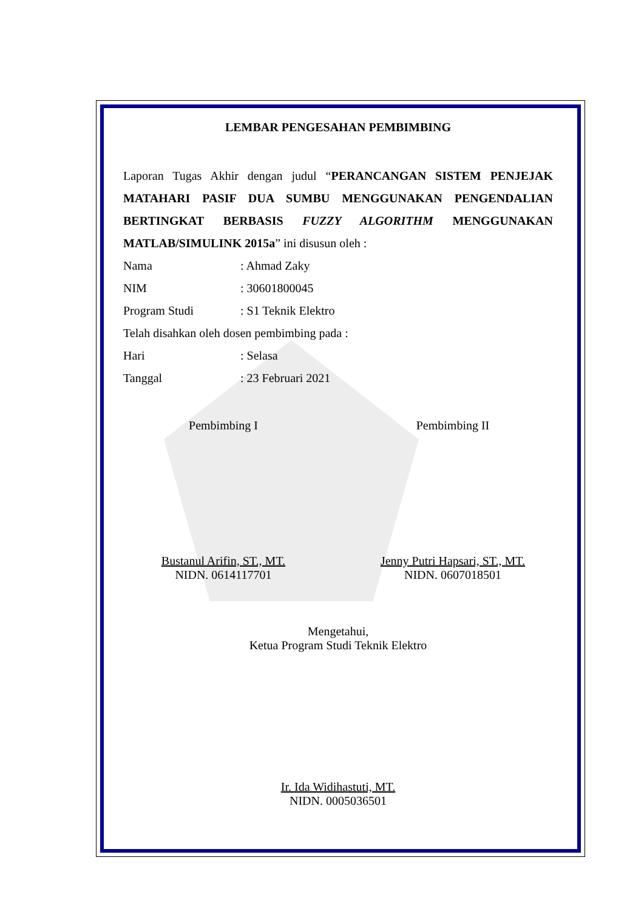LEMBAR PENGESAHAN PEMBIMBING
Laporan Tugas Akhir dengan judul “PERANCANGAN SISTEM PENJEJAK MATAHARI PASIF DUA SUMBU MENGGUNAKAN PENGENDALIAN BERTINGKAT BERBASIS FUZZY ALGORITHM MENGGUNAKAN MATLAB/SIMULINK 2015a” ini disusun oleh :
Nama: Ahmad Zaky
NIM: 30601800045
Program Studi: S1 Teknik Elektro
Telah disahkan oleh dosen pembimbing pada :
Hari: Selasa
Tanggal: 23 Februari 2021
Pembimbing I
Bustanul Arifin, ST., MT.
NIDN. 0614117701
Pembimbing II
Jenny Putri Hapsari, ST., MT.
NIDN. 0607018501
Mengetahui,
Ketua Program Studi Teknik Elektro
Ir. Ida Widihastuti, MT.
NIDN. 0005036501